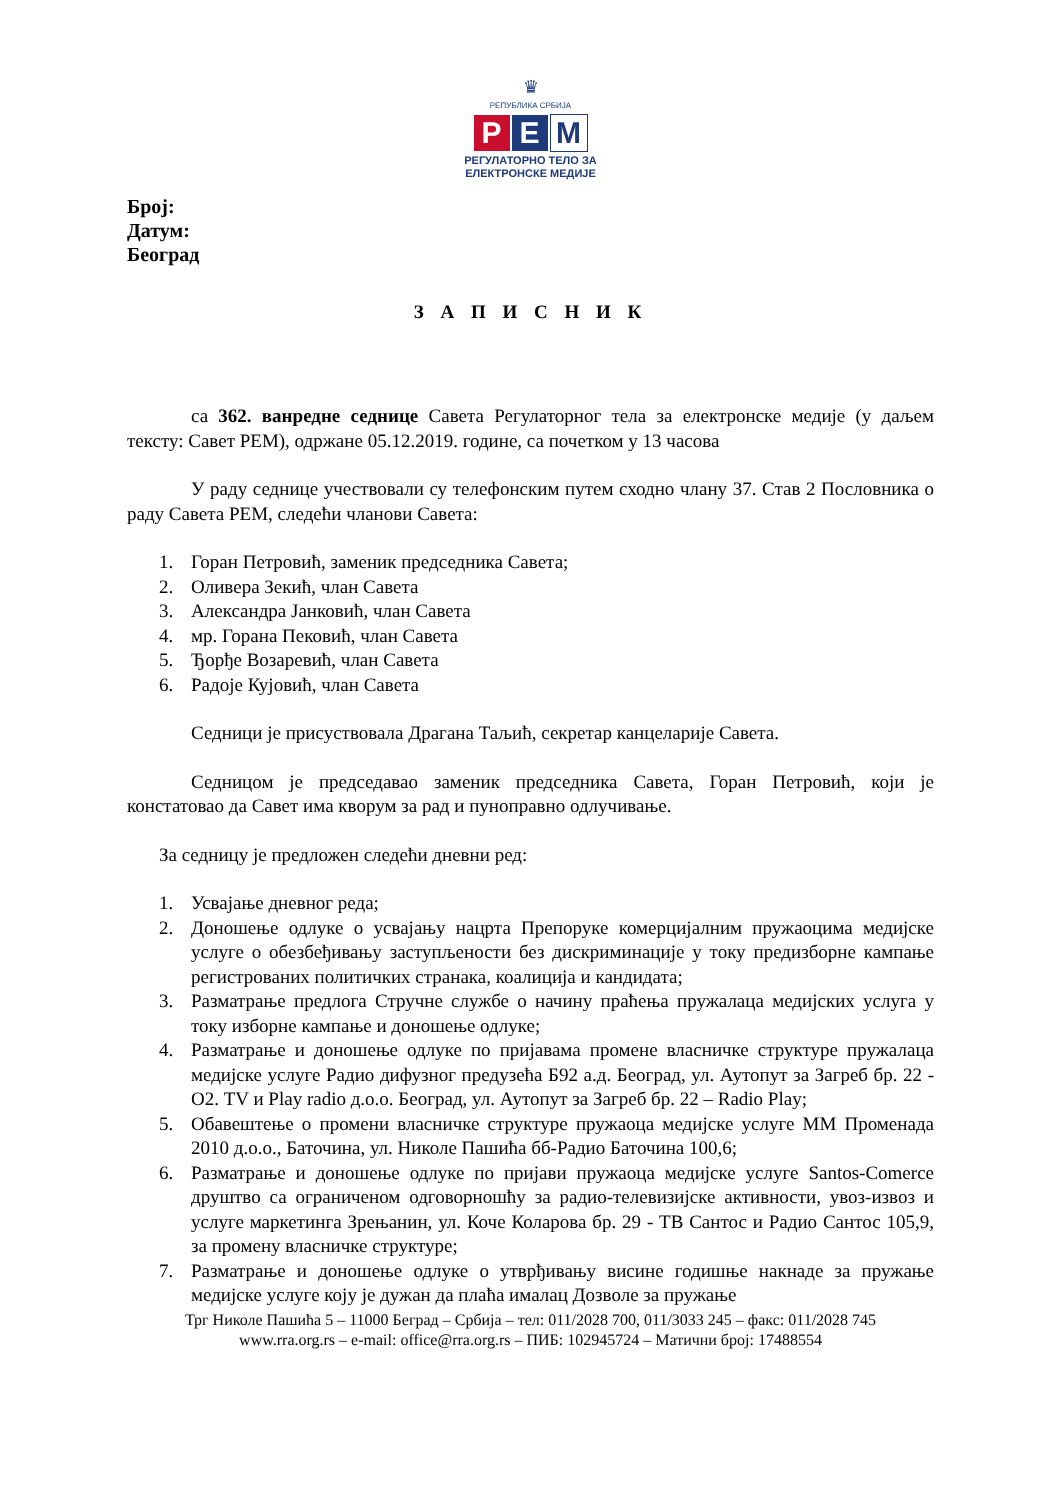♛
РЕПУБЛИКА СРБИЈА
Р Е М
РЕГУЛАТОРНО ТЕЛО ЗА
ЕЛЕКТРОНСКЕ МЕДИЈЕ
Број:
Датум:
Београд
З А П И С Н И К
са 362. ванредне седнице Савета Регулаторног тела за електронске медије (у даљем тексту: Савет РЕМ), одржане 05.12.2019. године, са почетком у 13 часова
У раду седнице учествовали су телефонским путем сходно члану 37. Став 2 Пословника о раду Савета РЕМ, следећи чланови Савета:
1. Горан Петровић, заменик председника Савета;
2. Оливера Зекић, члан Савета
3. Александра Јанковић, члан Савета
4. мр. Горана Пековић, члан Савета
5. Ђорђе Возаревић, члан Савета
6. Радоје Кујовић, члан Савета
Седници је присуствовала Драгана Таљић, секретар канцеларије Савета.
Седницом је председавао заменик председника Савета, Горан Петровић, који је констатовао да Савет има кворум за рад и пуноправно одлучивање.
За седницу је предложен следећи дневни ред:
1. Усвајање дневног реда;
2. Доношење одлуке о усвајању нацрта Препоруке комерцијалним пружаоцима медијске услуге о обезбеђивању заступљености без дискриминације у току предизборне кампање регистрованих политичких странака, коалиција и кандидата;
3. Разматрање предлога Стручне службе о начину праћења пружалаца медијских услуга у току изборне кампање и доношење одлуке;
4. Разматрање и доношење одлуке по пријавама промене власничке структуре пружалаца медијске услуге Радио дифузног предузећа Б92 а.д. Београд, ул. Аутопут за Загреб бр. 22 - О2. TV и Play radio д.о.о. Београд, ул. Аутопут за Загреб бр. 22 – Radio Play;
5. Обавештење о промени власничке структуре пружаоца медијске услуге ММ Променада 2010 д.о.о., Баточина, ул. Николе Пашића бб-Радио Баточина 100,6;
6. Разматрање и доношење одлуке по пријави пружаоца медијске услуге Santos-Comerce друштво са ограниченом одговорношћу за радио-телевизијске активности, увоз-извоз и услуге маркетинга Зрењанин, ул. Коче Коларова бр. 29 - ТВ Сантос и Радио Сантос 105,9, за промену власничке структуре;
7. Разматрање и доношење одлуке о утврђивању висине годишње накнаде за пружање медијске услуге коју је дужан да плаћа ималац Дозволе за пружање
Трг Николе Пашића 5 – 11000 Беград – Србија – тел: 011/2028 700, 011/3033 245 – факс: 011/2028 745
www.rra.org.rs – e-mail: office@rra.org.rs – ПИБ: 102945724 – Матични број: 17488554